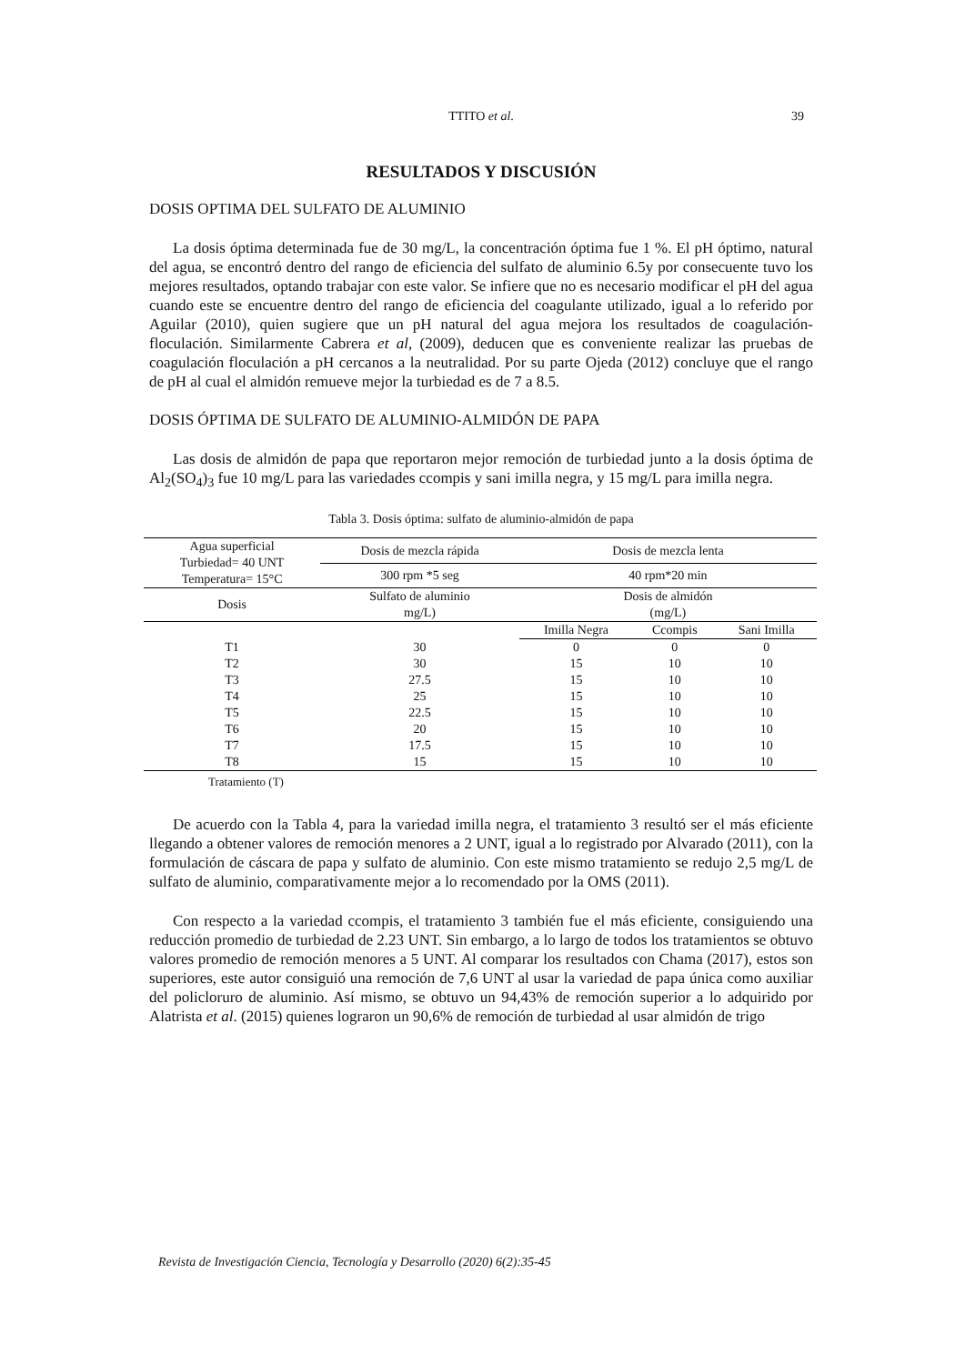TTITO et al. 39
RESULTADOS Y DISCUSIÓN
DOSIS OPTIMA DEL SULFATO DE ALUMINIO
La dosis óptima determinada fue de 30 mg/L, la concentración óptima fue 1 %. El pH óptimo, natural del agua, se encontró dentro del rango de eficiencia del sulfato de aluminio 6.5y por consecuente tuvo los mejores resultados, optando trabajar con este valor. Se infiere que no es necesario modificar el pH del agua cuando este se encuentre dentro del rango de eficiencia del coagulante utilizado, igual a lo referido por Aguilar (2010), quien sugiere que un pH natural del agua mejora los resultados de coagulación-floculación. Similarmente Cabrera et al, (2009), deducen que es conveniente realizar las pruebas de coagulación floculación a pH cercanos a la neutralidad. Por su parte Ojeda (2012) concluye que el rango de pH al cual el almidón remueve mejor la turbiedad es de 7 a 8.5.
DOSIS ÓPTIMA DE SULFATO DE ALUMINIO-ALMIDÓN DE PAPA
Las dosis de almidón de papa que reportaron mejor remoción de turbiedad junto a la dosis óptima de Al<sub>2</sub>(SO<sub>4</sub>)<sub>3</sub> fue 10 mg/L para las variedades ccompis y sani imilla negra, y 15 mg/L para imilla negra.
Tabla 3. Dosis óptima: sulfato de aluminio-almidón de papa
| Agua superficial Turbiedad= 40 UNT Temperatura= 15°C | Dosis de mezcla rápida | Dosis de mezcla lenta | | |
| --- | --- | --- | --- | --- |
| | 300 rpm *5 seg | 40 rpm*20 min | | |
| Dosis | Sulfato de aluminio mg/L) | Dosis de almidón (mg/L) | | |
| | | Imilla Negra | Ccompis | Sani Imilla |
| T1 | 30 | 0 | 0 | 0 |
| T2 | 30 | 15 | 10 | 10 |
| T3 | 27.5 | 15 | 10 | 10 |
| T4 | 25 | 15 | 10 | 10 |
| T5 | 22.5 | 15 | 10 | 10 |
| T6 | 20 | 15 | 10 | 10 |
| T7 | 17.5 | 15 | 10 | 10 |
| T8 | 15 | 15 | 10 | 10 |
Tratamiento (T)
De acuerdo con la Tabla 4, para la variedad imilla negra, el tratamiento 3 resultó ser el más eficiente llegando a obtener valores de remoción menores a 2 UNT, igual a lo registrado por Alvarado (2011), con la formulación de cáscara de papa y sulfato de aluminio. Con este mismo tratamiento se redujo 2,5 mg/L de sulfato de aluminio, comparativamente mejor a lo recomendado por la OMS (2011).
Con respecto a la variedad ccompis, el tratamiento 3 también fue el más eficiente, consiguiendo una reducción promedio de turbiedad de 2.23 UNT. Sin embargo, a lo largo de todos los tratamientos se obtuvo valores promedio de remoción menores a 5 UNT. Al comparar los resultados con Chama (2017), estos son superiores, este autor consiguió una remoción de 7,6 UNT al usar la variedad de papa única como auxiliar del policloruro de aluminio. Así mismo, se obtuvo un 94,43% de remoción superior a lo adquirido por Alatrista et al. (2015) quienes lograron un 90,6% de remoción de turbiedad al usar almidón de trigo
Revista de Investigación Ciencia, Tecnología y Desarrollo (2020) 6(2):35-45